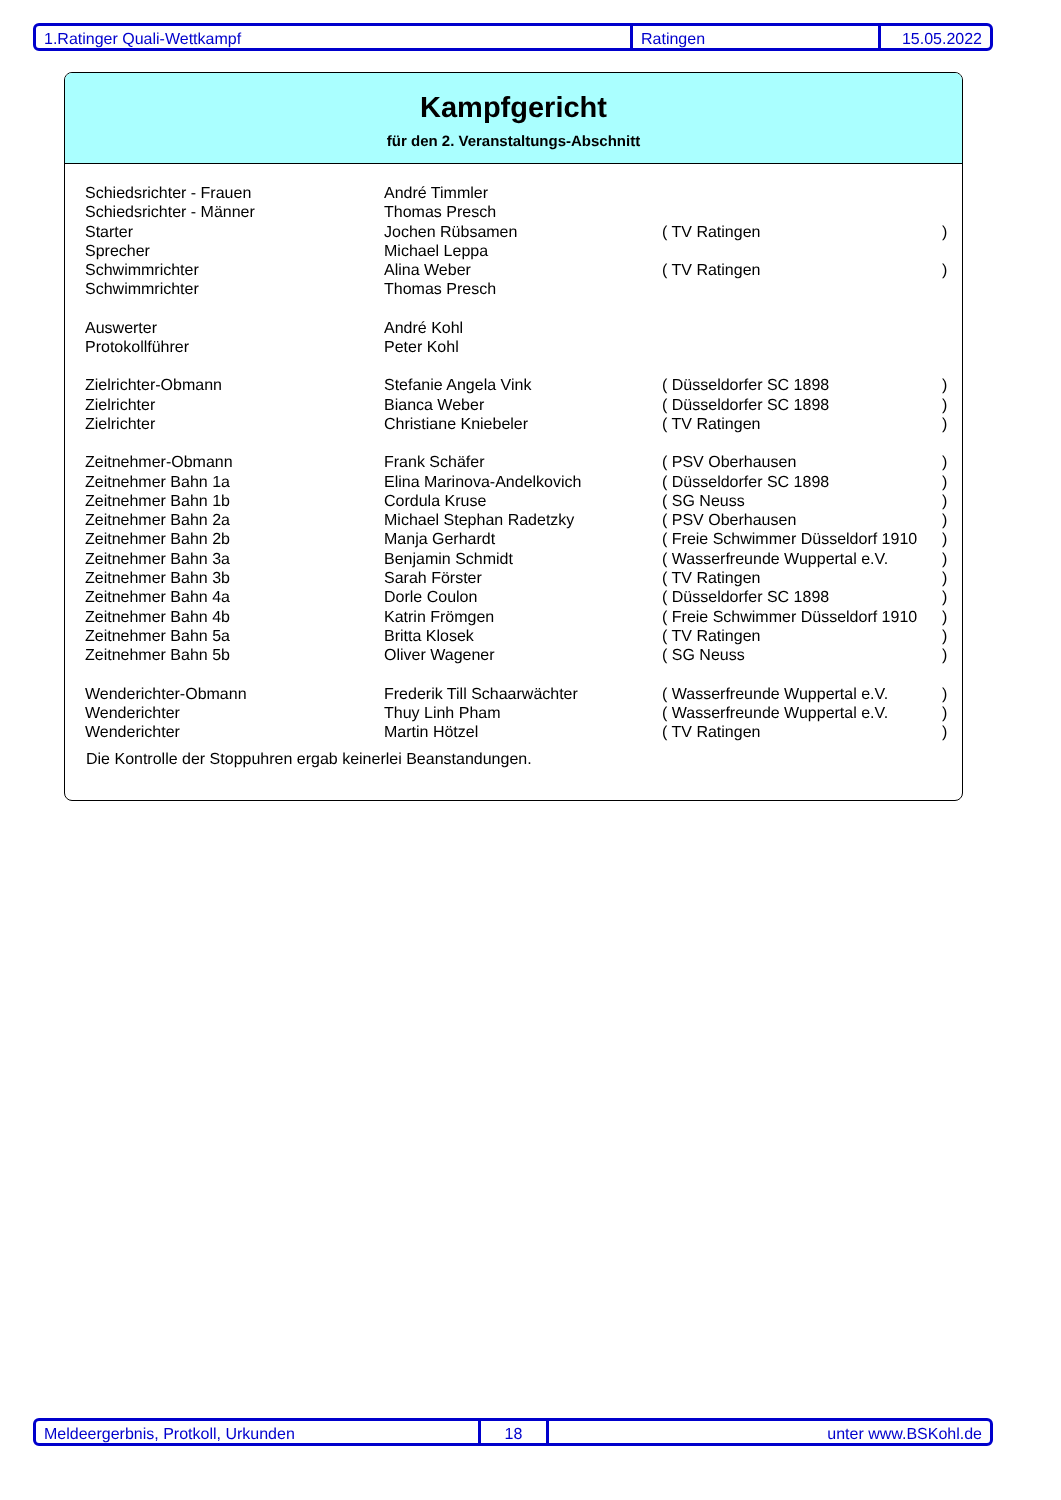1.Ratinger Quali-Wettkampf Ratingen 15.05.2022
Kampfgericht
für den 2. Veranstaltungs-Abschnitt
| Schiedsrichter - Frauen | André Timmler | | |
| Schiedsrichter - Männer | Thomas Presch | | |
| Starter | Jochen Rübsamen | ( TV Ratingen | ) |
| Sprecher | Michael Leppa | | |
| Schwimmrichter | Alina Weber | ( TV Ratingen | ) |
| Schwimmrichter | Thomas Presch | | |
| Auswerter | André Kohl | | |
| Protokollführer | Peter Kohl | | |
| Zielrichter-Obmann | Stefanie Angela Vink | ( Düsseldorfer SC 1898 | ) |
| Zielrichter | Bianca Weber | ( Düsseldorfer SC 1898 | ) |
| Zielrichter | Christiane Kniebeler | ( TV Ratingen | ) |
| Zeitnehmer-Obmann | Frank Schäfer | ( PSV Oberhausen | ) |
| Zeitnehmer Bahn 1a | Elina Marinova-Andelkovich | ( Düsseldorfer SC 1898 | ) |
| Zeitnehmer Bahn 1b | Cordula Kruse | ( SG Neuss | ) |
| Zeitnehmer Bahn 2a | Michael Stephan Radetzky | ( PSV Oberhausen | ) |
| Zeitnehmer Bahn 2b | Manja Gerhardt | ( Freie Schwimmer Düsseldorf 1910 | ) |
| Zeitnehmer Bahn 3a | Benjamin Schmidt | ( Wasserfreunde Wuppertal e.V. | ) |
| Zeitnehmer Bahn 3b | Sarah Förster | ( TV Ratingen | ) |
| Zeitnehmer Bahn 4a | Dorle Coulon | ( Düsseldorfer SC 1898 | ) |
| Zeitnehmer Bahn 4b | Katrin Frömgen | ( Freie Schwimmer Düsseldorf 1910 | ) |
| Zeitnehmer Bahn 5a | Britta Klosek | ( TV Ratingen | ) |
| Zeitnehmer Bahn 5b | Oliver Wagener | ( SG Neuss | ) |
| Wenderichter-Obmann | Frederik Till Schaarwächter | ( Wasserfreunde Wuppertal e.V. | ) |
| Wenderichter | Thuy Linh Pham | ( Wasserfreunde Wuppertal e.V. | ) |
| Wenderichter | Martin Hötzel | ( TV Ratingen | ) |
Die Kontrolle der Stoppuhren ergab keinerlei Beanstandungen.
Meldeergerbnis, Protkoll, Urkunden 18 unter www.BSKohl.de